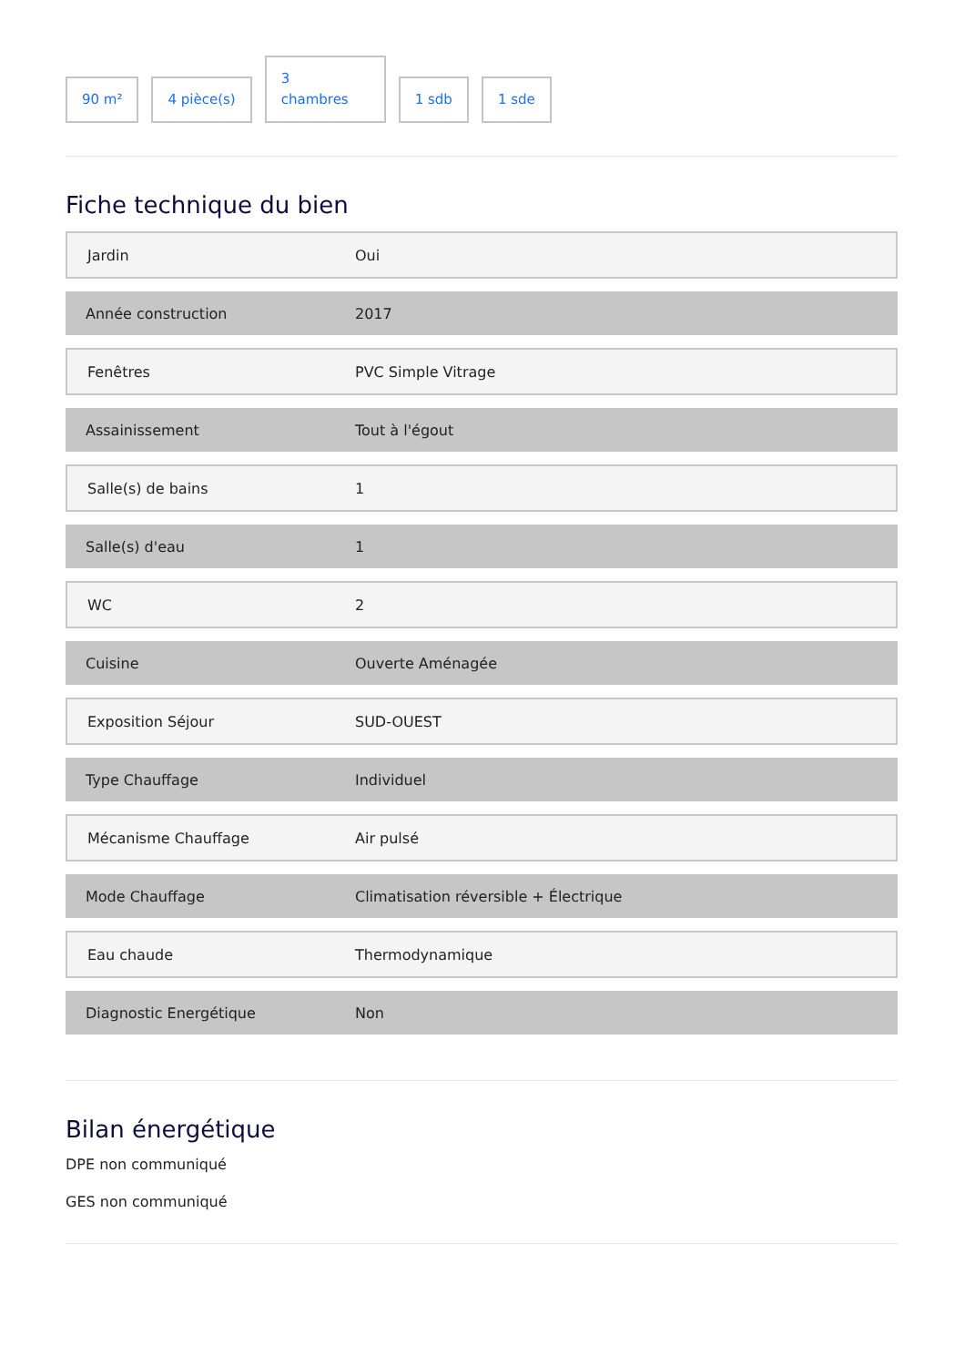90 m²
4 pièce(s)
3
chambres
1 sdb
1 sde
Fiche technique du bien
| Jardin | Oui |
| Année construction | 2017 |
| Fenêtres | PVC Simple Vitrage |
| Assainissement | Tout à l'égout |
| Salle(s) de bains | 1 |
| Salle(s) d'eau | 1 |
| WC | 2 |
| Cuisine | Ouverte Aménagée |
| Exposition Séjour | SUD-OUEST |
| Type Chauffage | Individuel |
| Mécanisme Chauffage | Air pulsé |
| Mode Chauffage | Climatisation réversible + Électrique |
| Eau chaude | Thermodynamique |
| Diagnostic Energétique | Non |
Bilan énergétique
DPE non communiqué
GES non communiqué